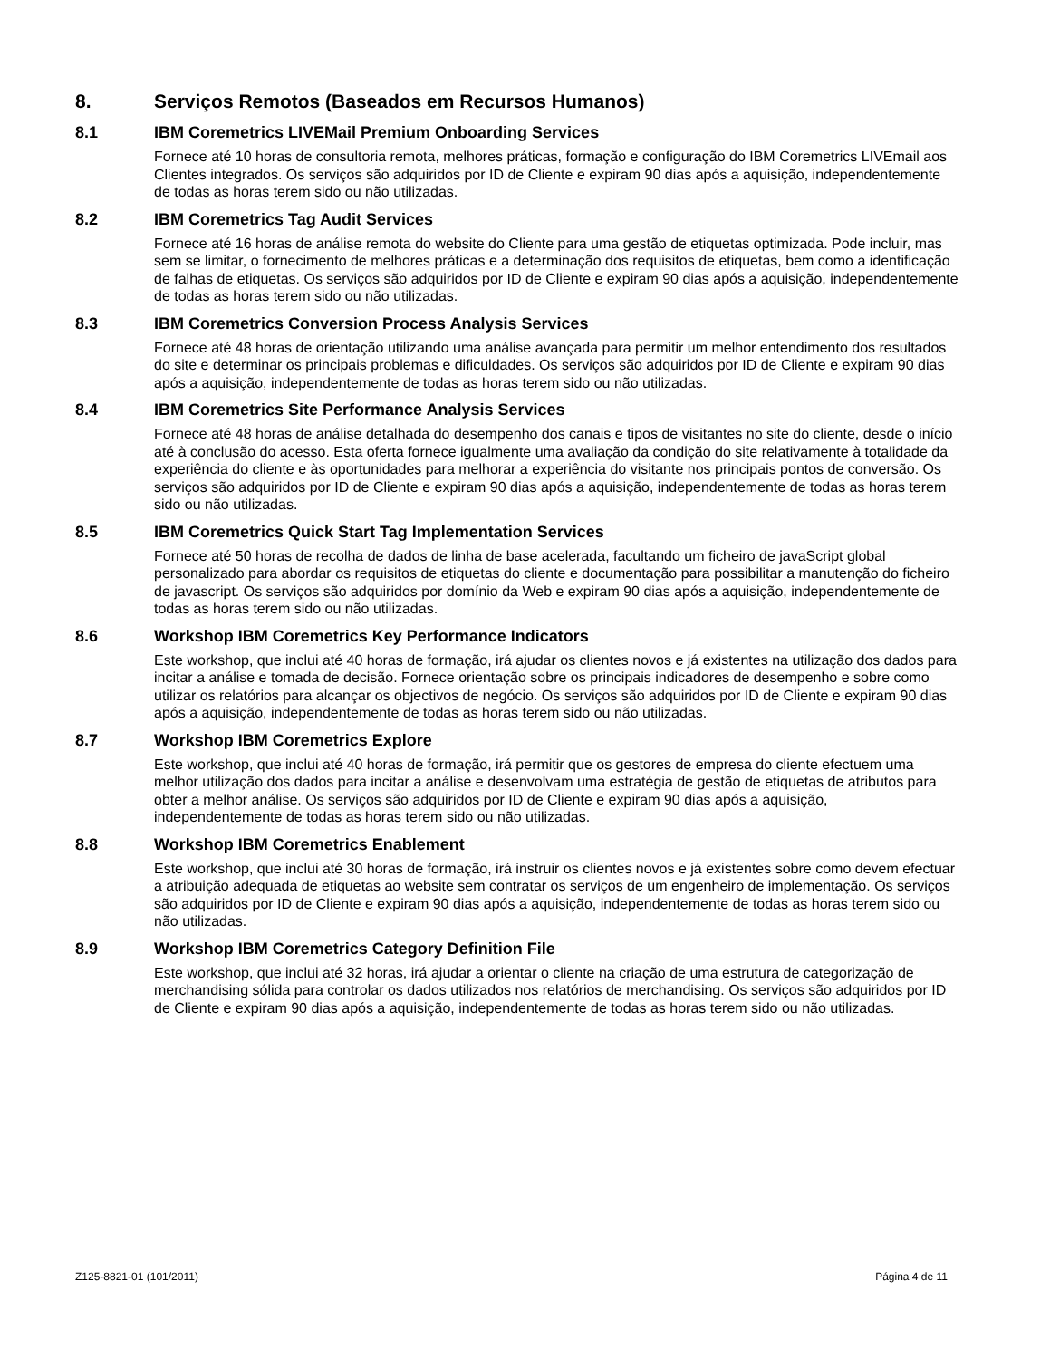8. Serviços Remotos (Baseados em Recursos Humanos)
8.1 IBM Coremetrics LIVEMail Premium Onboarding Services
Fornece até 10 horas de consultoria remota, melhores práticas, formação e configuração do IBM Coremetrics LIVEmail aos Clientes integrados. Os serviços são adquiridos por ID de Cliente e expiram 90 dias após a aquisição, independentemente de todas as horas terem sido ou não utilizadas.
8.2 IBM Coremetrics Tag Audit Services
Fornece até 16 horas de análise remota do website do Cliente para uma gestão de etiquetas optimizada. Pode incluir, mas sem se limitar, o fornecimento de melhores práticas e a determinação dos requisitos de etiquetas, bem como a identificação de falhas de etiquetas. Os serviços são adquiridos por ID de Cliente e expiram 90 dias após a aquisição, independentemente de todas as horas terem sido ou não utilizadas.
8.3 IBM Coremetrics Conversion Process Analysis Services
Fornece até 48 horas de orientação utilizando uma análise avançada para permitir um melhor entendimento dos resultados do site e determinar os principais problemas e dificuldades. Os serviços são adquiridos por ID de Cliente e expiram 90 dias após a aquisição, independentemente de todas as horas terem sido ou não utilizadas.
8.4 IBM Coremetrics Site Performance Analysis Services
Fornece até 48 horas de análise detalhada do desempenho dos canais e tipos de visitantes no site do cliente, desde o início até à conclusão do acesso. Esta oferta fornece igualmente uma avaliação da condição do site relativamente à totalidade da experiência do cliente e às oportunidades para melhorar a experiência do visitante nos principais pontos de conversão. Os serviços são adquiridos por ID de Cliente e expiram 90 dias após a aquisição, independentemente de todas as horas terem sido ou não utilizadas.
8.5 IBM Coremetrics Quick Start Tag Implementation Services
Fornece até 50 horas de recolha de dados de linha de base acelerada, facultando um ficheiro de javaScript global personalizado para abordar os requisitos de etiquetas do cliente e documentação para possibilitar a manutenção do ficheiro de javascript. Os serviços são adquiridos por domínio da Web e expiram 90 dias após a aquisição, independentemente de todas as horas terem sido ou não utilizadas.
8.6 Workshop IBM Coremetrics Key Performance Indicators
Este workshop, que inclui até 40 horas de formação, irá ajudar os clientes novos e já existentes na utilização dos dados para incitar a análise e tomada de decisão. Fornece orientação sobre os principais indicadores de desempenho e sobre como utilizar os relatórios para alcançar os objectivos de negócio. Os serviços são adquiridos por ID de Cliente e expiram 90 dias após a aquisição, independentemente de todas as horas terem sido ou não utilizadas.
8.7 Workshop IBM Coremetrics Explore
Este workshop, que inclui até 40 horas de formação, irá permitir que os gestores de empresa do cliente efectuem uma melhor utilização dos dados para incitar a análise e desenvolvam uma estratégia de gestão de etiquetas de atributos para obter a melhor análise. Os serviços são adquiridos por ID de Cliente e expiram 90 dias após a aquisição, independentemente de todas as horas terem sido ou não utilizadas.
8.8 Workshop IBM Coremetrics Enablement
Este workshop, que inclui até 30 horas de formação, irá instruir os clientes novos e já existentes sobre como devem efectuar a atribuição adequada de etiquetas ao website sem contratar os serviços de um engenheiro de implementação. Os serviços são adquiridos por ID de Cliente e expiram 90 dias após a aquisição, independentemente de todas as horas terem sido ou não utilizadas.
8.9 Workshop IBM Coremetrics Category Definition File
Este workshop, que inclui até 32 horas, irá ajudar a orientar o cliente na criação de uma estrutura de categorização de merchandising sólida para controlar os dados utilizados nos relatórios de merchandising. Os serviços são adquiridos por ID de Cliente e expiram 90 dias após a aquisição, independentemente de todas as horas terem sido ou não utilizadas.
Z125-8821-01 (101/2011) Página 4 de 11